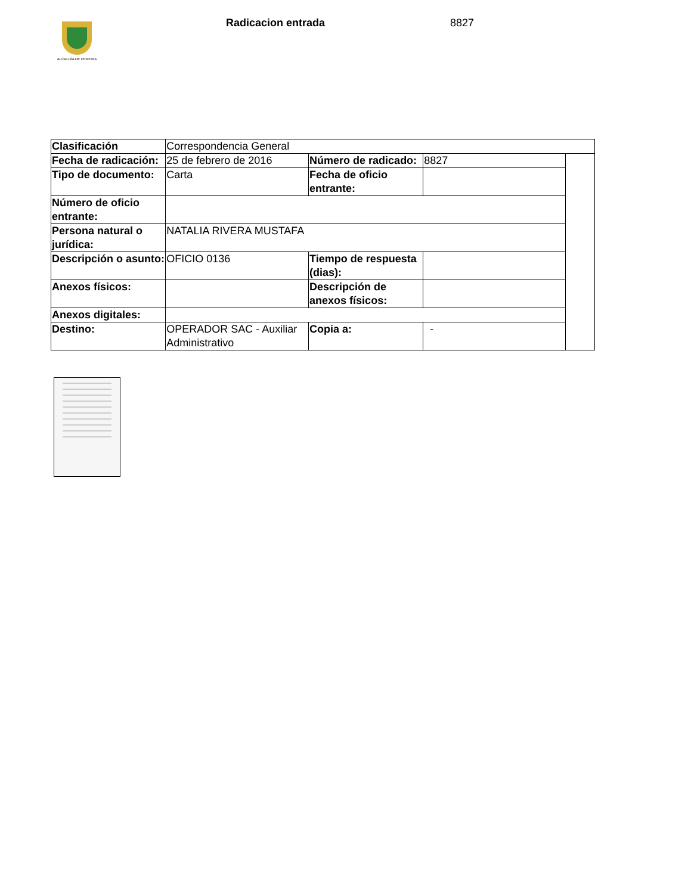ALCALDÍA DE PEREIRA
Radicacion entrada 8827
| Clasificación | Correspondencia General | | | |
| Fecha de radicación: | 25 de febrero de 2016 | Número de radicado: | 8827 | |
| Tipo de documento: | Carta | Fecha de oficio entrante: | | |
| Número de oficio entrante: | | | | |
| Persona natural o jurídica: | NATALIA RIVERA MUSTAFA | | | |
| Descripción o asunto: | OFICIO 0136 | Tiempo de respuesta (dias): | | |
| Anexos físicos: | | Descripción de anexos físicos: | | |
| Anexos digitales: | | | | |
| Destino: | OPERADOR SAC - Auxiliar Administrativo | Copia a: | - | |